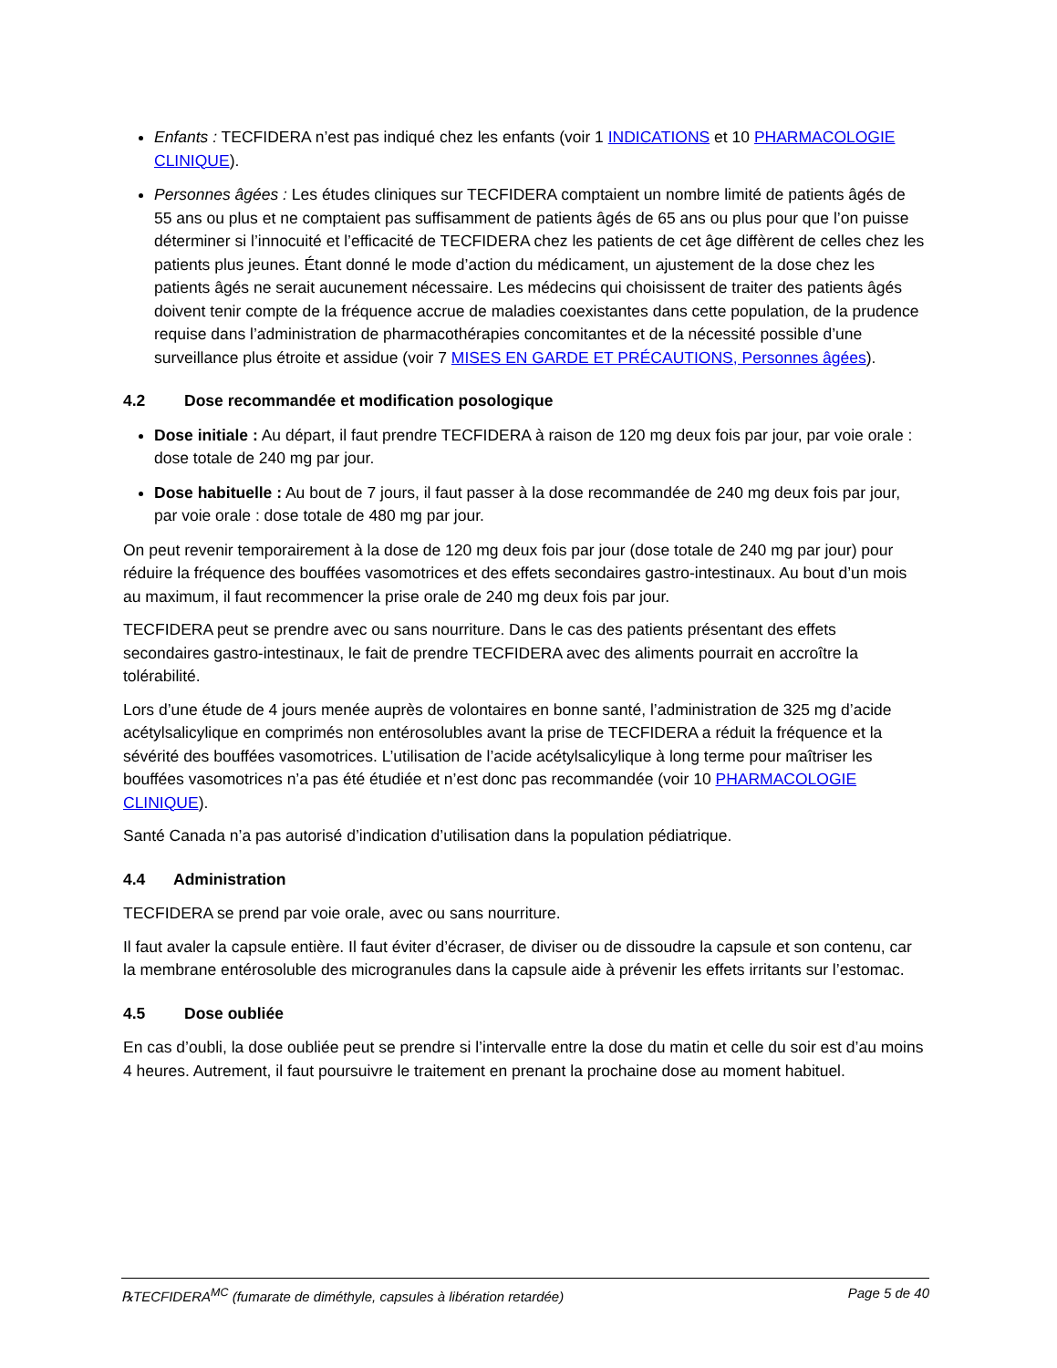Enfants : TECFIDERA n’est pas indiqué chez les enfants (voir 1 INDICATIONS et 10 PHARMACOLOGIE CLINIQUE).
Personnes âgées : Les études cliniques sur TECFIDERA comptaient un nombre limité de patients âgés de 55 ans ou plus et ne comptaient pas suffisamment de patients âgés de 65 ans ou plus pour que l’on puisse déterminer si l’innocuité et l’efficacité de TECFIDERA chez les patients de cet âge diffèrent de celles chez les patients plus jeunes. Étant donné le mode d’action du médicament, un ajustement de la dose chez les patients âgés ne serait aucunement nécessaire. Les médecins qui choisissent de traiter des patients âgés doivent tenir compte de la fréquence accrue de maladies coexistantes dans cette population, de la prudence requise dans l’administration de pharmacothérapies concomitantes et de la nécessité possible d’une surveillance plus étroite et assidue (voir 7 MISES EN GARDE ET PRÉCAUTIONS, Personnes âgées).
4.2 Dose recommandée et modification posologique
Dose initiale : Au départ, il faut prendre TECFIDERA à raison de 120 mg deux fois par jour, par voie orale : dose totale de 240 mg par jour.
Dose habituelle : Au bout de 7 jours, il faut passer à la dose recommandée de 240 mg deux fois par jour, par voie orale : dose totale de 480 mg par jour.
On peut revenir temporairement à la dose de 120 mg deux fois par jour (dose totale de 240 mg par jour) pour réduire la fréquence des bouffées vasomotrices et des effets secondaires gastro-intestinaux. Au bout d’un mois au maximum, il faut recommencer la prise orale de 240 mg deux fois par jour.
TECFIDERA peut se prendre avec ou sans nourriture. Dans le cas des patients présentant des effets secondaires gastro-intestinaux, le fait de prendre TECFIDERA avec des aliments pourrait en accroître la tolérabilité.
Lors d’une étude de 4 jours menée auprès de volontaires en bonne santé, l’administration de 325 mg d’acide acétylsalicylique en comprimés non entérosolubles avant la prise de TECFIDERA a réduit la fréquence et la sévérité des bouffées vasomotrices. L’utilisation de l’acide acétylsalicylique à long terme pour maîtriser les bouffées vasomotrices n’a pas été étudiée et n’est donc pas recommandée (voir 10 PHARMACOLOGIE CLINIQUE).
Santé Canada n’a pas autorisé d’indication d’utilisation dans la population pédiatrique.
4.4 Administration
TECFIDERA se prend par voie orale, avec ou sans nourriture.
Il faut avaler la capsule entière. Il faut éviter d’écraser, de diviser ou de dissoudre la capsule et son contenu, car la membrane entérosoluble des microgranules dans la capsule aide à prévenir les effets irritants sur l’estomac.
4.5 Dose oubliée
En cas d’oubli, la dose oubliée peut se prendre si l’intervalle entre la dose du matin et celle du soir est d’au moins 4 heures. Autrement, il faut poursuivre le traitement en prenant la prochaine dose au moment habituel.
℞TECFIDERA<sup>MC</sup> (fumarate de diméthyle, capsules à libération retardée) Page 5 de 40